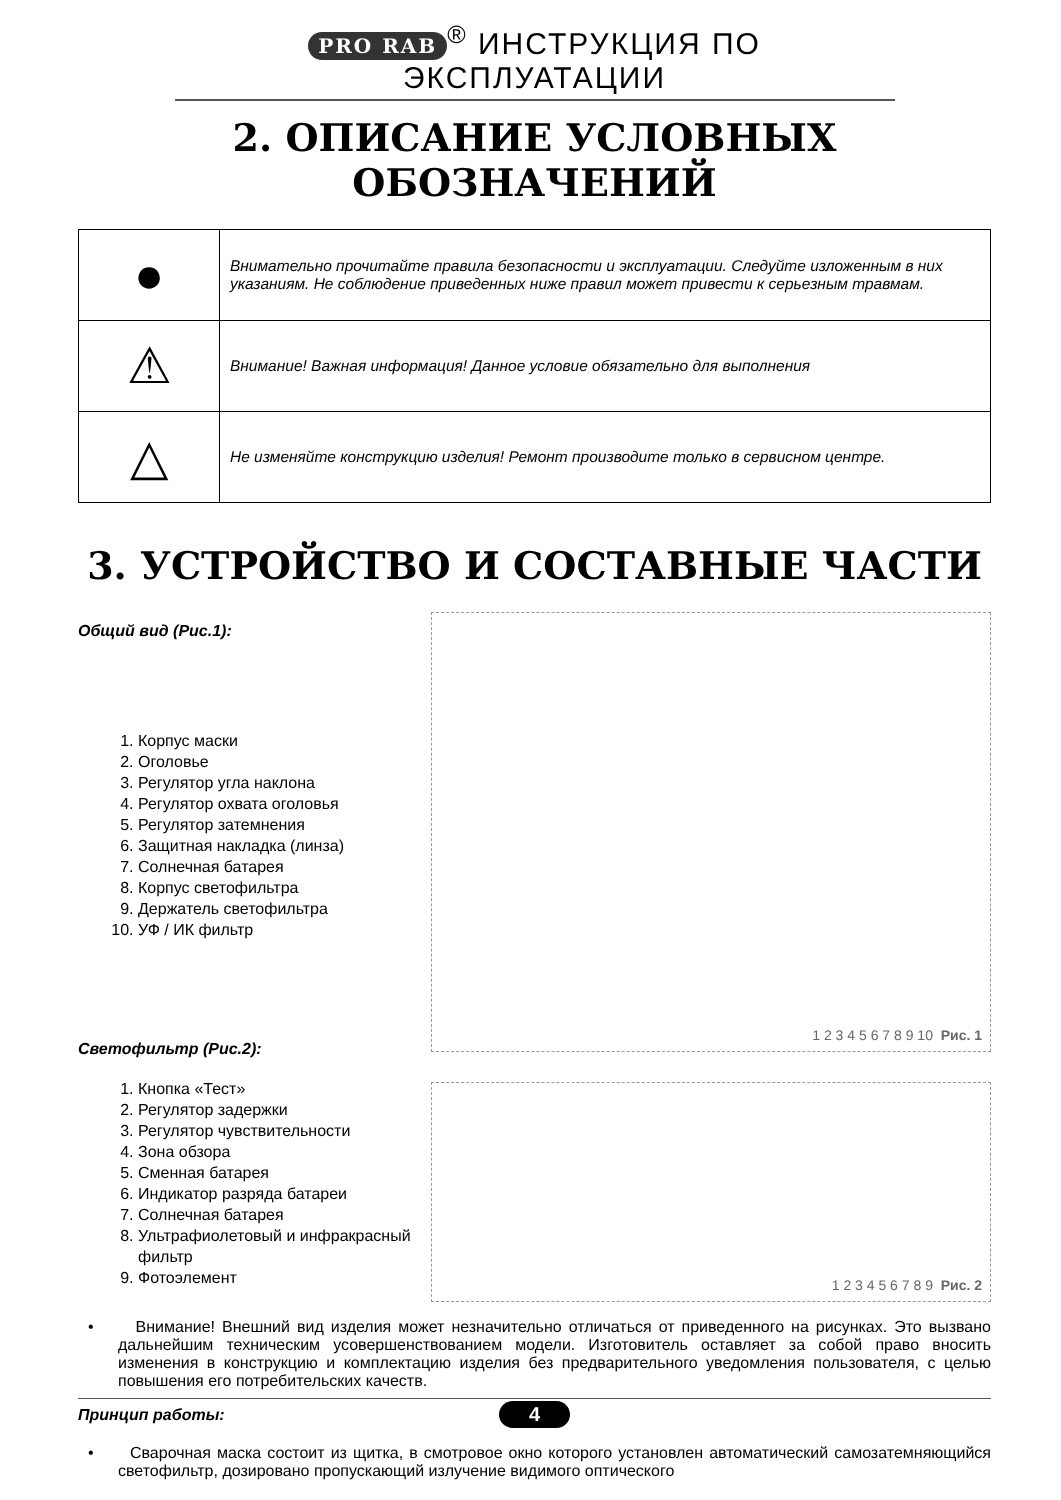PRO RAB<sup>®</sup> ИНСТРУКЦИЯ ПО ЭКСПЛУАТАЦИИ
2. ОПИСАНИЕ УСЛОВНЫХ ОБОЗНАЧЕНИЙ
| ● | Внимательно прочитайте правила безопасности и эксплуатации. Следуйте изложенным в них указаниям. Не соблюдение приведенных ниже правил может привести к серьезным травмам. |
| ⚠ | Внимание! Важная информация! Данное условие обязательно для выполнения |
| △ | Не изменяйте конструкцию изделия! Ремонт производите только в сервисном центре. |
3. УСТРОЙСТВО И СОСТАВНЫЕ ЧАСТИ
Общий вид (Рис.1):
1. Корпус маски
2. Оголовье
3. Регулятор угла наклона
4. Регулятор охвата оголовья
5. Регулятор затемнения
6. Защитная накладка (линза)
7. Солнечная батарея
8. Корпус светофильтра
9. Держатель светофильтра
10. УФ / ИК фильтр
Светофильтр (Рис.2):
1. Кнопка «Тест»
2. Регулятор задержки
3. Регулятор чувствительности
4. Зона обзора
5. Сменная батарея
6. Индикатор разряда батареи
7. Солнечная батарея
8. Ультрафиолетовый и инфракрасный фильтр
9. Фотоэлемент
1 2 3 4 5 6 7 8 9 10 Рис. 1
1 2 3 4 5 6 7 8 9 Рис. 2
• Внимание! Внешний вид изделия может незначительно отличаться от приведенного на рисунках. Это вызвано дальнейшим техническим усовершенствованием модели. Изготовитель оставляет за собой право вносить изменения в конструкцию и комплектацию изделия без предварительного уведомления пользователя, с целью повышения его потребительских качеств.
Принцип работы:
• Сварочная маска состоит из щитка, в смотровое окно которого установлен автоматический самозатемняющийся светофильтр, дозировано пропускающий излучение видимого оптического
4